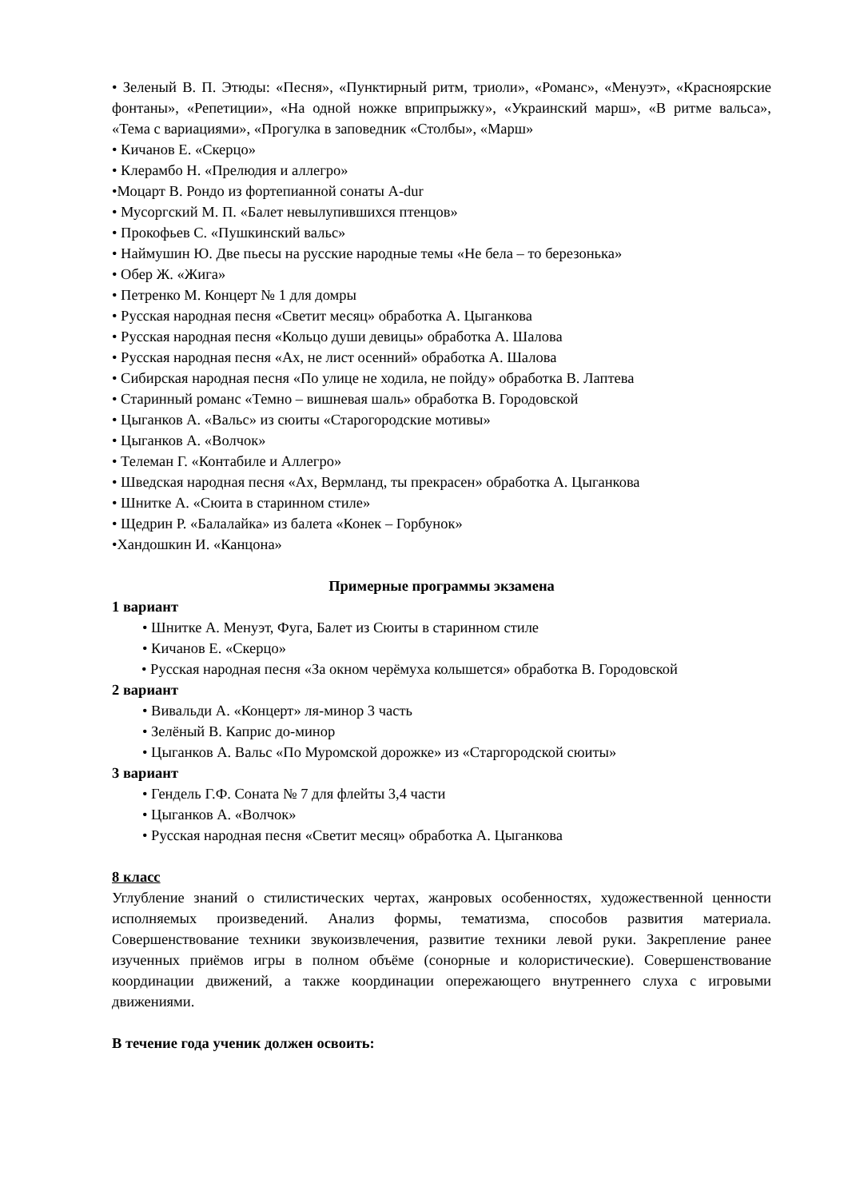• Зеленый В. П. Этюды: «Песня», «Пунктирный ритм, триоли», «Романс», «Менуэт», «Красноярские фонтаны», «Репетиции», «На одной ножке вприпрыжку», «Украинский марш», «В ритме вальса», «Тема с вариациями», «Прогулка в заповедник «Столбы», «Марш»
• Кичанов Е. «Скерцо»
• Клерамбо Н. «Прелюдия и аллегро»
•Моцарт В. Рондо из фортепианной сонаты A-dur
• Мусоргский М. П. «Балет невылупившихся птенцов»
• Прокофьев С. «Пушкинский вальс»
• Наймушин Ю. Две пьесы на русские народные темы «Не бела – то березонька»
• Обер Ж. «Жига»
• Петренко М. Концерт № 1 для домры
• Русская народная песня «Светит месяц» обработка А. Цыганкова
• Русская народная песня «Кольцо души девицы» обработка А. Шалова
• Русская народная песня «Ах, не лист осенний» обработка А. Шалова
• Сибирская народная песня «По улице не ходила, не пойду» обработка В. Лаптева
• Старинный романс «Темно – вишневая шаль» обработка В. Городовской
• Цыганков А. «Вальс» из сюиты «Старогородские мотивы»
• Цыганков А. «Волчок»
• Телеман Г. «Контабиле и Аллегро»
• Шведская народная песня «Ах, Вермланд, ты прекрасен» обработка А. Цыганкова
• Шнитке А. «Сюита в старинном стиле»
• Щедрин Р. «Балалайка» из балета «Конек – Горбунок»
•Хандошкин И. «Канцона»
Примерные программы экзамена
1 вариант
• Шнитке А. Менуэт, Фуга, Балет из Сюиты в старинном стиле
• Кичанов Е. «Скерцо»
• Русская народная песня «За окном черёмуха колышется» обработка В. Городовской
2 вариант
• Вивальди А. «Концерт» ля-минор 3 часть
• Зелёный В. Каприс до-минор
• Цыганков А. Вальс «По Муромской дорожке» из «Старгородской сюиты»
3 вариант
• Гендель Г.Ф. Соната № 7 для флейты 3,4 части
• Цыганков А. «Волчок»
• Русская народная песня «Светит месяц» обработка А. Цыганкова
8 класс
Углубление знаний о стилистических чертах, жанровых особенностях, художественной ценности исполняемых произведений. Анализ формы, тематизма, способов развития материала. Совершенствование техники звукоизвлечения, развитие техники левой руки. Закрепление ранее изученных приёмов игры в полном объёме (сонорные и колористические). Совершенствование координации движений, а также координации опережающего внутреннего слуха с игровыми движениями.
В течение года ученик должен освоить: